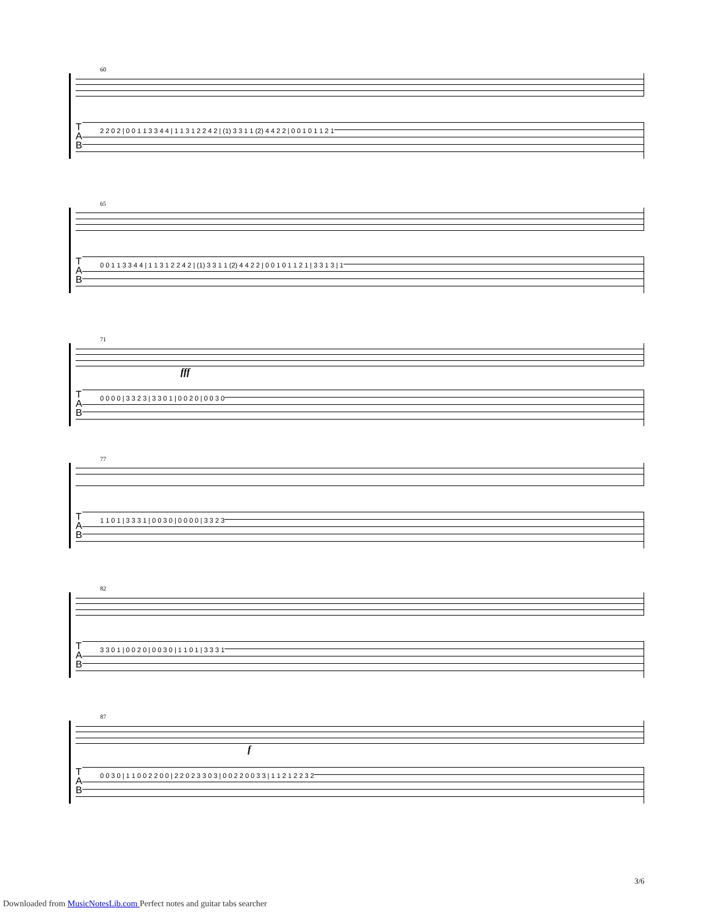60
T
A
B
2 2 0 2 | 0 0 1 1 3 3 4 4 | 1 1 3 1 2 2 4 2 | (1) 3 3 1 1 (2) 4 4 2 2 | 0 0 1 0 1 1 2 1
65
T
A
B
0 0 1 1 3 3 4 4 | 1 1 3 1 2 2 4 2 | (1) 3 3 1 1 (2) 4 4 2 2 | 0 0 1 0 1 1 2 1 | 3 3 1 3 | 1
71
fff
T
A
B
0 0 0 0 | 3 3 2 3 | 3 3 0 1 | 0 0 2 0 | 0 0 3 0
77
T
A
B
1 1 0 1 | 3 3 3 1 | 0 0 3 0 | 0 0 0 0 | 3 3 2 3
82
T
A
B
3 3 0 1 | 0 0 2 0 | 0 0 3 0 | 1 1 0 1 | 3 3 3 1
87
f
T
A
B
0 0 3 0 | 1 1 0 0 2 2 0 0 | 2 2 0 2 3 3 0 3 | 0 0 2 2 0 0 3 3 | 1 1 2 1 2 2 3 2
3/6
Downloaded from MusicNotesLib.com Perfect notes and guitar tabs searcher